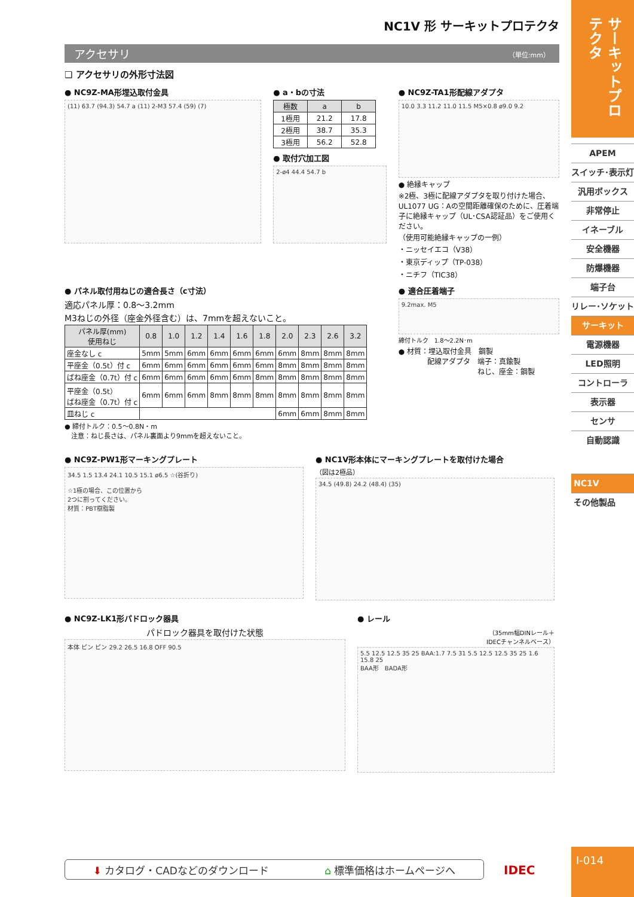NC1V 形 サーキットプロテクタ
アクセサリ （単位:mm）
❏ アクセサリの外形寸法図
● NC9Z-MA形埋込取付金具
(11) 63.7 (94.3) 54.7 a (11) 2-M3 57.4 (59) (7)
● a・bの寸法
| 極数 | a | b |
| --- | --- | --- |
| 1極用 | 21.2 | 17.8 |
| 2極用 | 38.7 | 35.3 |
| 3極用 | 56.2 | 52.8 |
● 取付穴加工図
2-ø4 44.4 54.7 b
● NC9Z-TA1形配線アダプタ
10.0 3.3 11.2 11.0 11.5 M5×0.8 ø9.0 9.2
● 絶縁キャップ
※2極、3極に配線アダプタを取り付けた場合、UL1077 UG：Aの空間距離確保のために、圧着端子に絶縁キャップ（UL･CSA認証品）をご使用ください。
（使用可能絶縁キャップの一例）
・ニッセイエコ（V38）
・東京ディップ（TP-038）
・ニチフ（TIC38）
● パネル取付用ねじの適合長さ（c寸法）
適応パネル厚：0.8～3.2mm
M3ねじの外径（座金外径含む）は、7mmを超えないこと。
| パネル厚(mm) 使用ねじ | 0.8 | 1.0 | 1.2 | 1.4 | 1.6 | 1.8 | 2.0 | 2.3 | 2.6 | 3.2 |
| --- | --- | --- | --- | --- | --- | --- | --- | --- | --- | --- |
| 座金なし c | 5mm | 5mm | 6mm | 6mm | 6mm | 6mm | 6mm | 8mm | 8mm | 8mm |
| 平座金（0.5t）付 c | 6mm | 6mm | 6mm | 6mm | 6mm | 6mm | 8mm | 8mm | 8mm | 8mm |
| ばね座金（0.7t）付 c | 6mm | 6mm | 6mm | 6mm | 6mm | 8mm | 8mm | 8mm | 8mm | 8mm |
| 平座金（0.5t） ばね座金（0.7t）付 c | 6mm | 6mm | 6mm | 8mm | 8mm | 8mm | 8mm | 8mm | 8mm | 8mm |
| 皿ねじ c | | | | | | | 6mm | 6mm | 8mm | 8mm |
● 締付トルク：0.5～0.8N・m
　注意：ねじ長さは、パネル裏面より9mmを超えないこと。
● 適合圧着端子
9.2max. M5
締付トルク　1.8～2.2N･m
● 材質：埋込取付金具　鋼製
　　　　配線アダプタ　端子：真鍮製
　　　　　　　　　　　ねじ、座金：鋼製
● NC9Z-PW1形マーキングプレート
34.5 1.5 13.4 24.1 10.5 15.1 ø6.5 ☆(谷折り)
☆1極の場合、この位置から
2つに割ってください。
材質：PBT樹脂製
● NC1V形本体にマーキングプレートを取付けた場合
（図は2極品）
34.5 (49.8) 24.2 (48.4) (35)
● NC9Z-LK1形パドロック器具
パドロック器具を取付けた状態
本体 ピン ピン 29.2 26.5 16.8 OFF 90.5
● レール
（35mm幅DINレール＋
IDECチャンネルベース）
5.5 12.5 12.5 35 25 BAA:1.7 7.5 31 5.5 12.5 12.5 35 25 1.6 15.8 25
BAA形　BADA形
⬇ カタログ・CADなどのダウンロード ⌂ 標準価格はホームページへ IDEC
サーキットプロテクタ
APEM
スイッチ･表示灯
汎用ボックス
非常停止
イネーブル
安全機器
防爆機器
端子台
リレー･ソケット
サーキット
電源機器
LED照明
コントローラ
表示器
センサ
自動認識
NC1V
その他製品
I-014